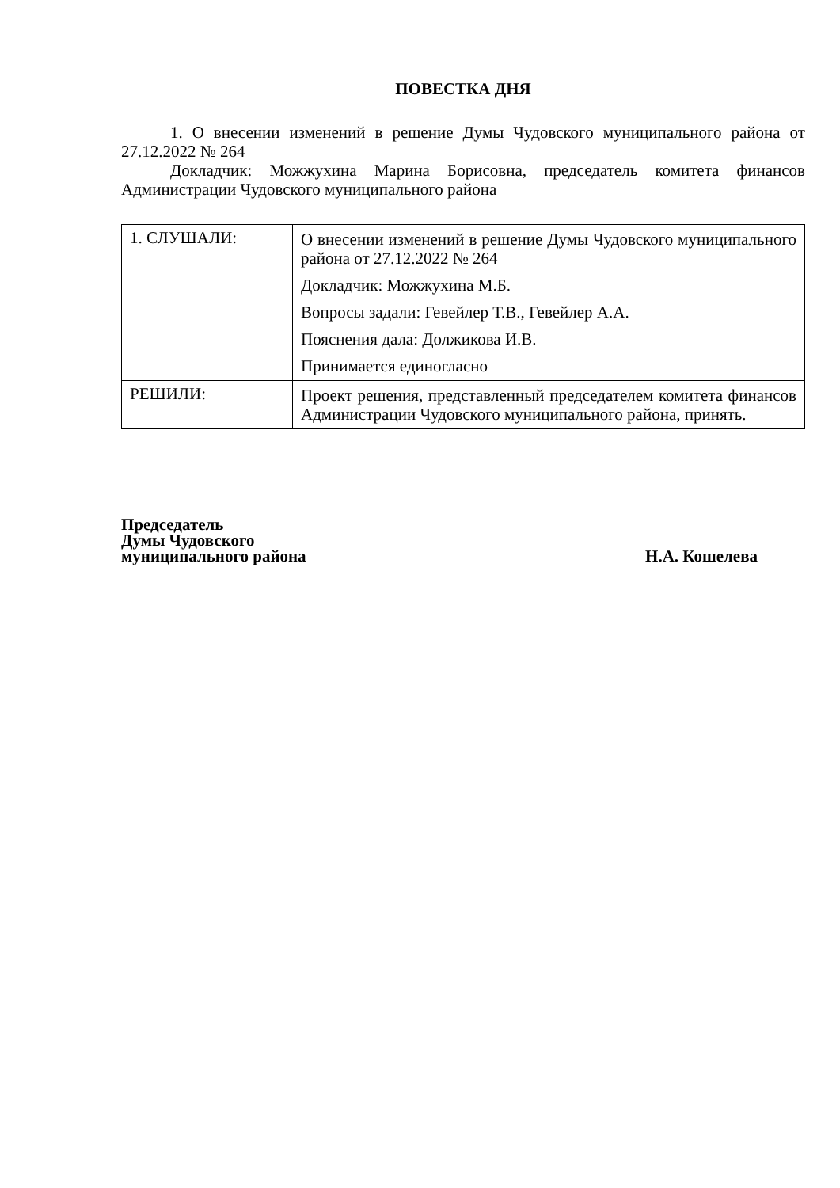ПОВЕСТКА ДНЯ
1. О внесении изменений в решение Думы Чудовского муниципального района от 27.12.2022 № 264
Докладчик: Можжухина Марина Борисовна, председатель комитета финансов Администрации Чудовского муниципального района
| 1. СЛУШАЛИ: | О внесении изменений в решение Думы Чудовского муниципального района от 27.12.2022 № 264 Докладчик: Можжухина М.Б. Вопросы задали: Гевейлер Т.В., Гевейлер А.А. Пояснения дала: Должикова И.В. Принимается единогласно |
| РЕШИЛИ: | Проект решения, представленный председателем комитета финансов Администрации Чудовского муниципального района, принять. |
Председатель
Думы Чудовского
муниципального района
Н.А. Кошелева